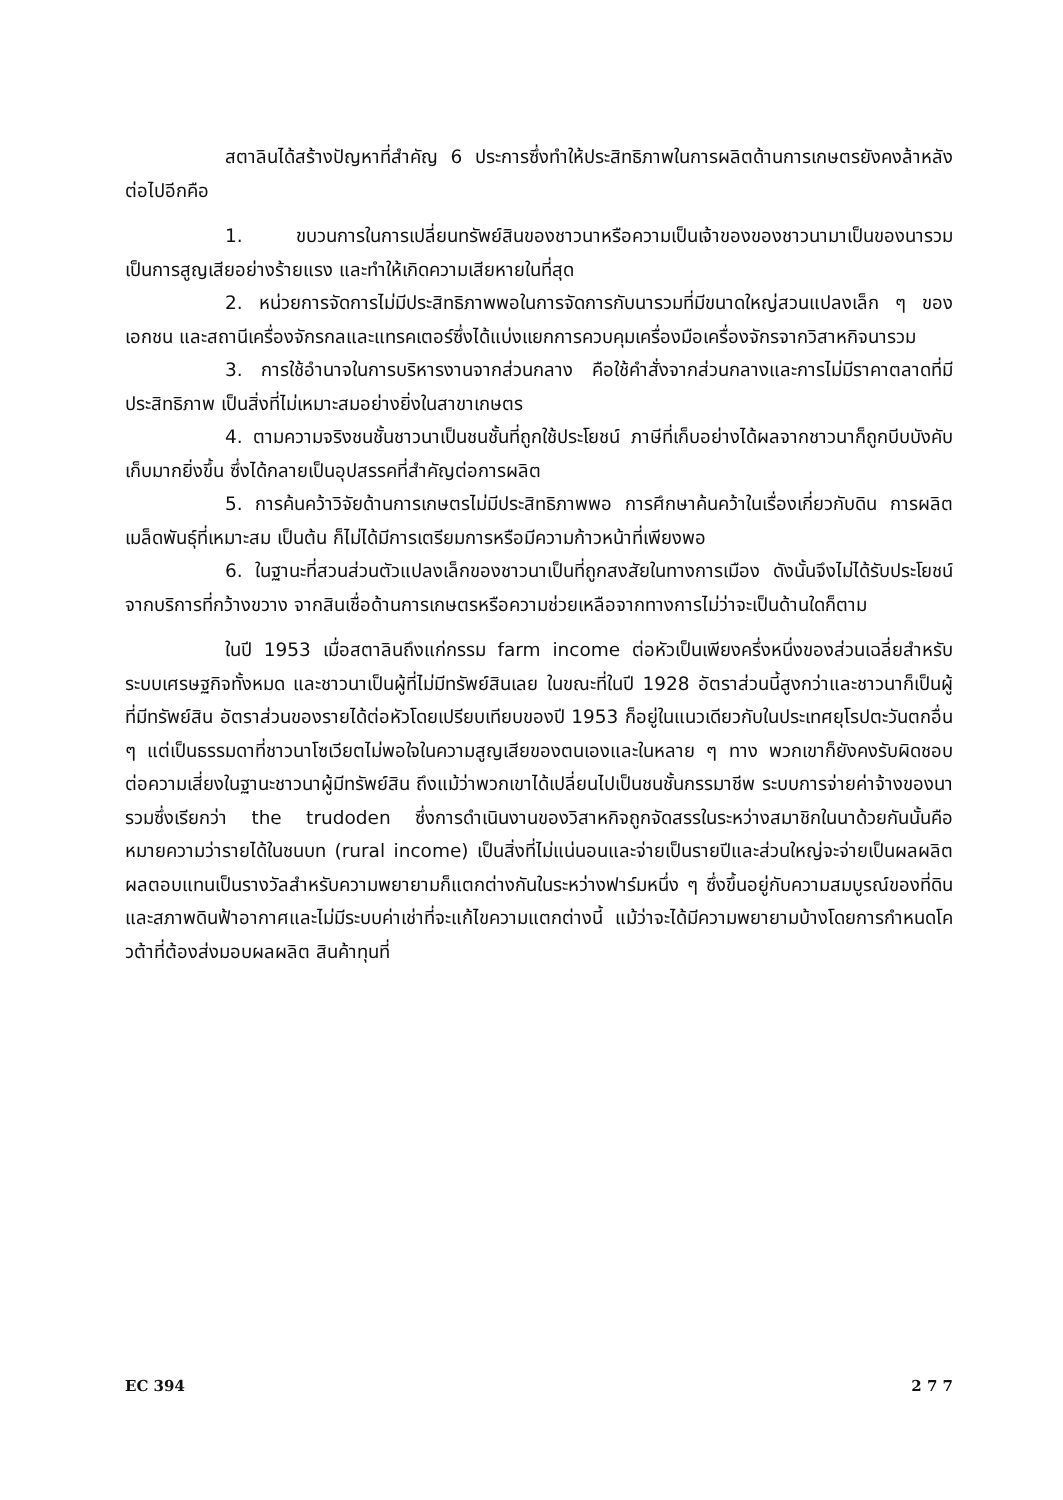สตาลินได้สร้างปัญหาที่สำคัญ 6 ประการซึ่งทำให้ประสิทธิภาพในการผลิตด้านการเกษตรยังคงล้าหลังต่อไปอีกคือ
1. ขบวนการในการเปลี่ยนทรัพย์สินของชาวนาหรือความเป็นเจ้าของของชาวนามาเป็นของนารวมเป็นการสูญเสียอย่างร้ายแรง และทำให้เกิดความเสียหายในที่สุด
2. หน่วยการจัดการไม่มีประสิทธิภาพพอในการจัดการกับนารวมที่มีขนาดใหญ่สวนแปลงเล็ก ๆ ของเอกชน และสถานีเครื่องจักรกลและแทรคเตอร์ซึ่งได้แบ่งแยกการควบคุมเครื่องมือเครื่องจักรจากวิสาหกิจนารวม
3. การใช้อำนาจในการบริหารงานจากส่วนกลาง คือใช้คำสั่งจากส่วนกลางและการไม่มีราคาตลาดที่มีประสิทธิภาพ เป็นสิ่งที่ไม่เหมาะสมอย่างยิ่งในสาขาเกษตร
4. ตามความจริงชนชั้นชาวนาเป็นชนชั้นที่ถูกใช้ประโยชน์ ภาษีที่เก็บอย่างได้ผลจากชาวนาก็ถูกบีบบังคับเก็บมากยิ่งขึ้น ซึ่งได้กลายเป็นอุปสรรคที่สำคัญต่อการผลิต
5. การค้นคว้าวิจัยด้านการเกษตรไม่มีประสิทธิภาพพอ การศึกษาค้นคว้าในเรื่องเกี่ยวกับดิน การผลิตเมล็ดพันธุ์ที่เหมาะสม เป็นต้น ก็ไม่ได้มีการเตรียมการหรือมีความก้าวหน้าที่เพียงพอ
6. ในฐานะที่สวนส่วนตัวแปลงเล็กของชาวนาเป็นที่ถูกสงสัยในทางการเมือง ดังนั้นจึงไม่ได้รับประโยชน์จากบริการที่กว้างขวาง จากสินเชื่อด้านการเกษตรหรือความช่วยเหลือจากทางการไม่ว่าจะเป็นด้านใดก็ตาม
ในปี 1953 เมื่อสตาลินถึงแก่กรรม farm income ต่อหัวเป็นเพียงครึ่งหนึ่งของส่วนเฉลี่ยสำหรับระบบเศรษฐกิจทั้งหมด และชาวนาเป็นผู้ที่ไม่มีทรัพย์สินเลย ในขณะที่ในปี 1928 อัตราส่วนนี้สูงกว่าและชาวนาก็เป็นผู้ที่มีทรัพย์สิน อัตราส่วนของรายได้ต่อหัวโดยเปรียบเทียบของปี 1953 ก็อยู่ในแนวเดียวกับในประเทศยุโรปตะวันตกอื่น ๆ แต่เป็นธรรมดาที่ชาวนาโซเวียตไม่พอใจในความสูญเสียของตนเองและในหลาย ๆ ทาง พวกเขาก็ยังคงรับผิดชอบต่อความเสี่ยงในฐานะชาวนาผู้มีทรัพย์สิน ถึงแม้ว่าพวกเขาได้เปลี่ยนไปเป็นชนชั้นกรรมาชีพ ระบบการจ่ายค่าจ้างของนารวมซึ่งเรียกว่า the trudoden ซึ่งการดำเนินงานของวิสาหกิจถูกจัดสรรในระหว่างสมาชิกในนาด้วยกันนั้นคือหมายความว่ารายได้ในชนบท (rural income) เป็นสิ่งที่ไม่แน่นอนและจ่ายเป็นรายปีและส่วนใหญ่จะจ่ายเป็นผลผลิต ผลตอบแทนเป็นรางวัลสำหรับความพยายามก็แตกต่างกันในระหว่างฟาร์มหนึ่ง ๆ ซึ่งขึ้นอยู่กับความสมบูรณ์ของที่ดินและสภาพดินฟ้าอากาศและไม่มีระบบค่าเช่าที่จะแก้ไขความแตกต่างนี้ แม้ว่าจะได้มีความพยายามบ้างโดยการกำหนดโควต้าที่ต้องส่งมอบผลผลิต สินค้าทุนที่
EC 394 2 7 7